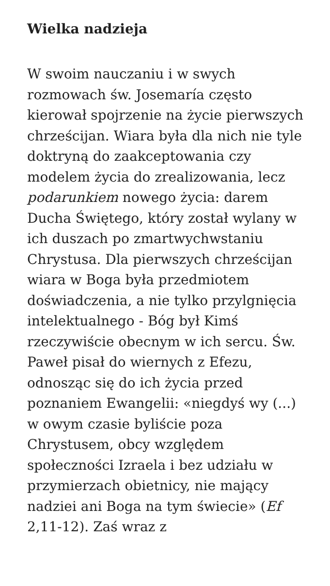Wielka nadzieja
W swoim nauczaniu i w swych rozmowach św. Josemaría często kierował spojrzenie na życie pierwszych chrześcijan. Wiara była dla nich nie tyle doktryną do zaakceptowania czy modelem życia do zrealizowania, lecz podarunkiem nowego życia: darem Ducha Świętego, który został wylany w ich duszach po zmartwychwstaniu Chrystusa. Dla pierwszych chrześcijan wiara w Boga była przedmiotem doświadczenia, a nie tylko przylgnięcia intelektualnego - Bóg był Kimś rzeczywiście obecnym w ich sercu. Św. Paweł pisał do wiernych z Efezu, odnosząc się do ich życia przed poznaniem Ewangelii: «niegdyś wy (...) w owym czasie byliście poza Chrystusem, obcy względem społeczności Izraela i bez udziału w przymierzach obietnicy, nie mający nadziei ani Boga na tym świecie» (Ef 2,11-12). Zaś wraz z